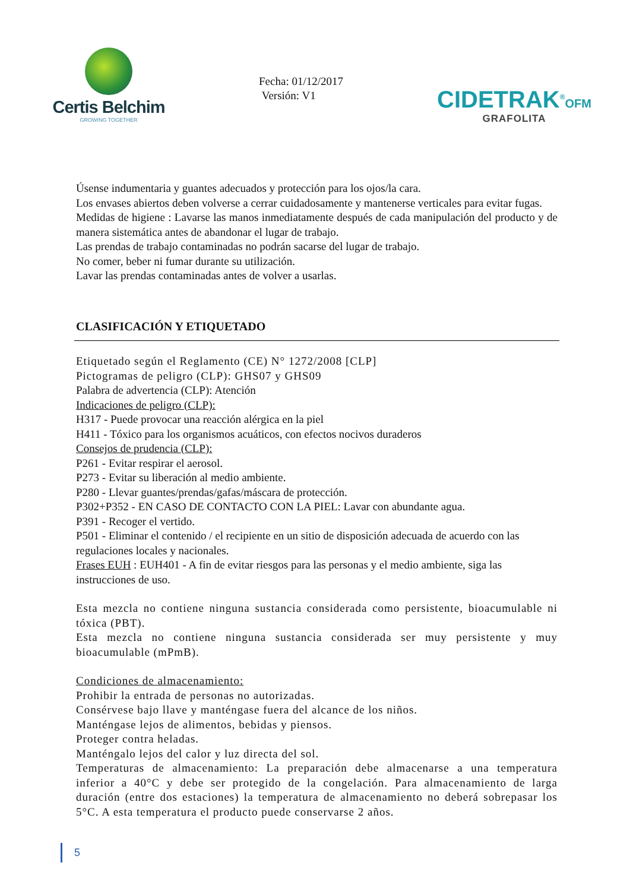Certis Belchim
GROWING TOGETHER
Fecha: 01/12/2017
Versión: V1
CIDETRAK<sup>®</sup>OFM
GRAFOLITA
Úsense indumentaria y guantes adecuados y protección para los ojos/la cara.
Los envases abiertos deben volverse a cerrar cuidadosamente y mantenerse verticales para evitar fugas.
Medidas de higiene : Lavarse las manos inmediatamente después de cada manipulación del producto y de manera sistemática antes de abandonar el lugar de trabajo.
Las prendas de trabajo contaminadas no podrán sacarse del lugar de trabajo.
No comer, beber ni fumar durante su utilización.
Lavar las prendas contaminadas antes de volver a usarlas.
CLASIFICACIÓN Y ETIQUETADO
Etiquetado según el Reglamento (CE) N° 1272/2008 [CLP]
Pictogramas de peligro (CLP): GHS07 y GHS09
Palabra de advertencia (CLP): Atención
Indicaciones de peligro (CLP):
H317 - Puede provocar una reacción alérgica en la piel
H411 - Tóxico para los organismos acuáticos, con efectos nocivos duraderos
Consejos de prudencia (CLP):
P261 - Evitar respirar el aerosol.
P273 - Evitar su liberación al medio ambiente.
P280 - Llevar guantes/prendas/gafas/máscara de protección.
P302+P352 - EN CASO DE CONTACTO CON LA PIEL: Lavar con abundante agua.
P391 - Recoger el vertido.
P501 - Eliminar el contenido / el recipiente en un sitio de disposición adecuada de acuerdo con las regulaciones locales y nacionales.
Frases EUH : EUH401 - A fin de evitar riesgos para las personas y el medio ambiente, siga las instrucciones de uso.
Esta mezcla no contiene ninguna sustancia considerada como persistente, bioacumulable ni tóxica (PBT).
Esta mezcla no contiene ninguna sustancia considerada ser muy persistente y muy bioacumulable (mPmB).
Condiciones de almacenamiento:
Prohibir la entrada de personas no autorizadas.
Consérvese bajo llave y manténgase fuera del alcance de los niños.
Manténgase lejos de alimentos, bebidas y piensos.
Proteger contra heladas.
Manténgalo lejos del calor y luz directa del sol.
Temperaturas de almacenamiento: La preparación debe almacenarse a una temperatura inferior a 40°C y debe ser protegido de la congelación. Para almacenamiento de larga duración (entre dos estaciones) la temperatura de almacenamiento no deberá sobrepasar los 5°C. A esta temperatura el producto puede conservarse 2 años.
5